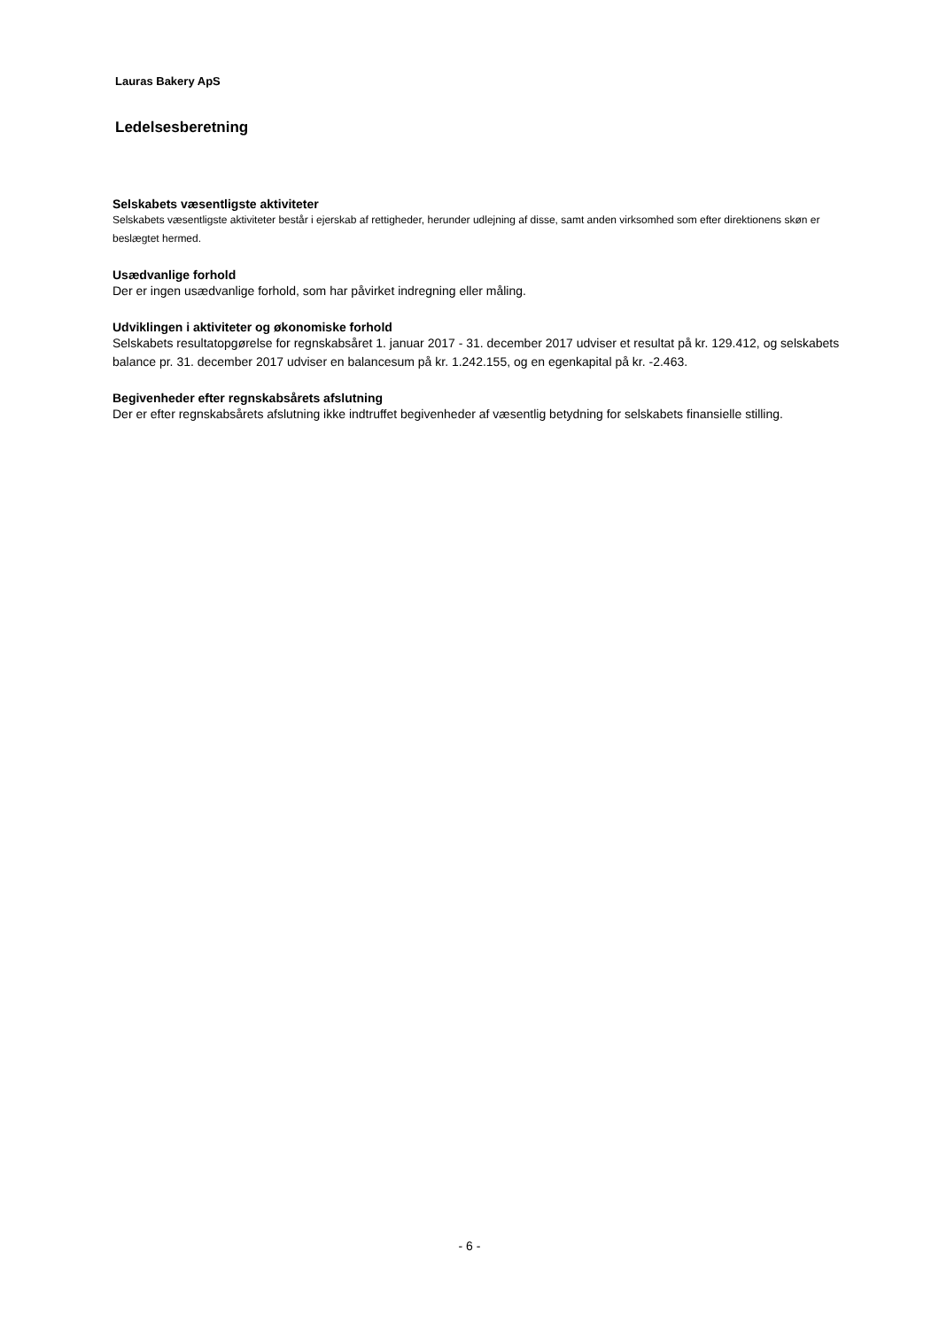Lauras Bakery ApS
Ledelsesberetning
Selskabets væsentligste aktiviteter
Selskabets væsentligste aktiviteter består i ejerskab af rettigheder, herunder udlejning af disse, samt anden virksomhed som efter direktionens skøn er beslægtet hermed.
Usædvanlige forhold
Der er ingen usædvanlige forhold, som har påvirket indregning eller måling.
Udviklingen i aktiviteter og økonomiske forhold
Selskabets resultatopgørelse for regnskabsåret 1. januar 2017 - 31. december 2017 udviser et resultat på kr. 129.412, og selskabets balance pr. 31. december 2017 udviser en balancesum på kr. 1.242.155, og en egenkapital på kr. -2.463.
Begivenheder efter regnskabsårets afslutning
Der er efter regnskabsårets afslutning ikke indtruffet begivenheder af væsentlig betydning for selskabets finansielle stilling.
- 6 -